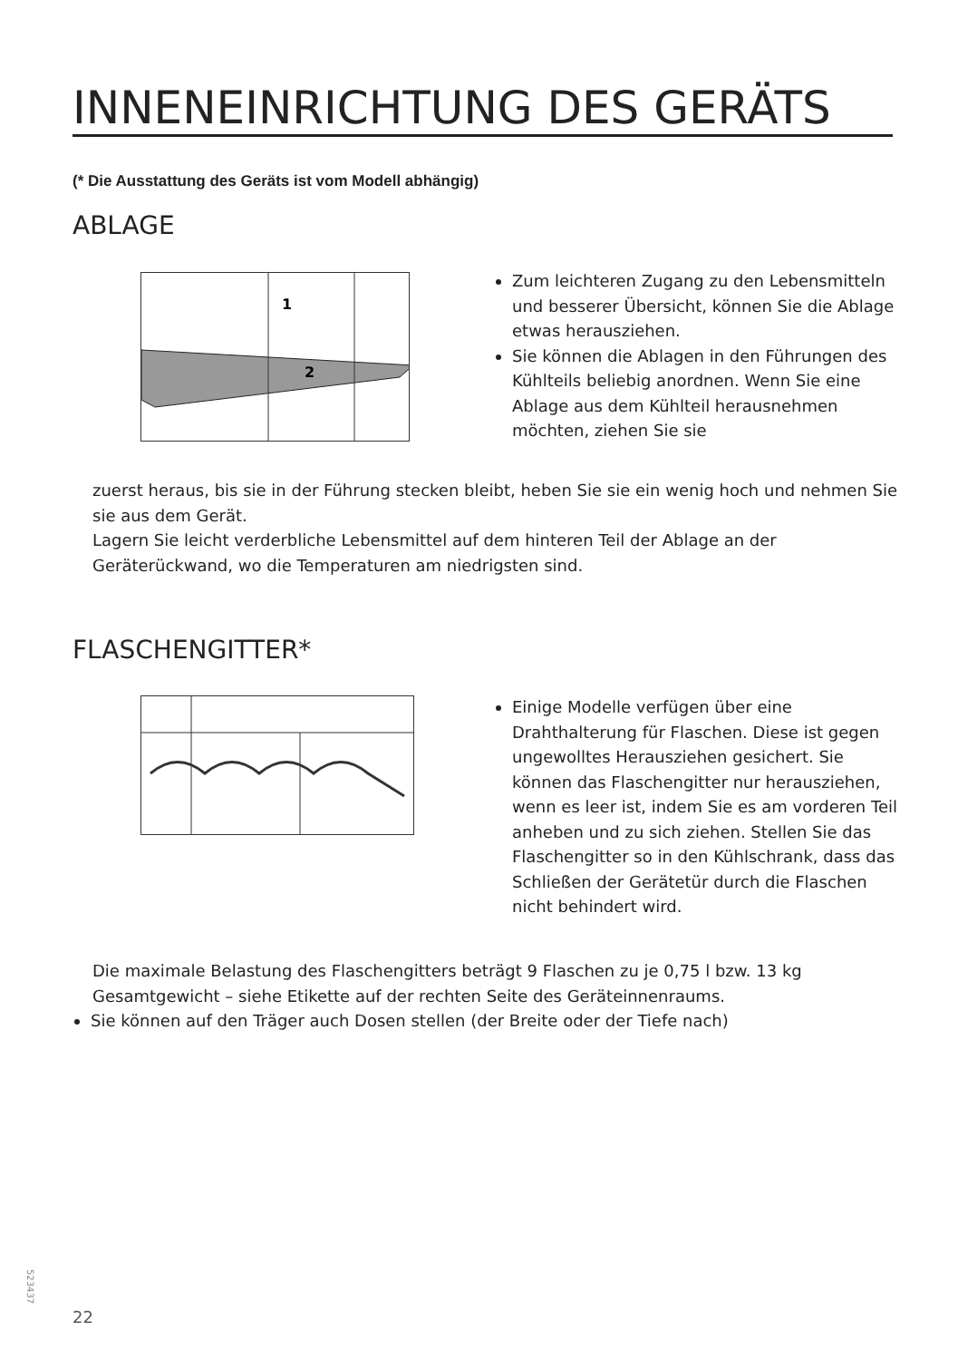INNENEINRICHTUNG DES GERÄTS
(* Die Ausstattung des Geräts ist vom Modell abhängig)
ABLAGE
1
2
Zum leichteren Zugang zu den Lebensmitteln und besserer Übersicht, können Sie die Ablage etwas herausziehen.
Sie können die Ablagen in den Führungen des Kühlteils beliebig anordnen. Wenn Sie eine Ablage aus dem Kühlteil herausnehmen möchten, ziehen Sie sie
zuerst heraus, bis sie in der Führung stecken bleibt, heben Sie sie ein wenig hoch und nehmen Sie sie aus dem Gerät.
Lagern Sie leicht verderbliche Lebensmittel auf dem hinteren Teil der Ablage an der Geräterückwand, wo die Temperaturen am niedrigsten sind.
FLASCHENGITTER*
Einige Modelle verfügen über eine Drahthalterung für Flaschen. Diese ist gegen ungewolltes Herausziehen gesichert. Sie können das Flaschengitter nur herausziehen, wenn es leer ist, indem Sie es am vorderen Teil anheben und zu sich ziehen. Stellen Sie das Flaschengitter so in den Kühlschrank, dass das Schließen der Gerätetür durch die Flaschen nicht behindert wird.
Die maximale Belastung des Flaschengitters beträgt 9 Flaschen zu je 0,75 l bzw. 13 kg Gesamtgewicht – siehe Etikette auf der rechten Seite des Geräteinnenraums.
Sie können auf den Träger auch Dosen stellen (der Breite oder der Tiefe nach)
523437
22